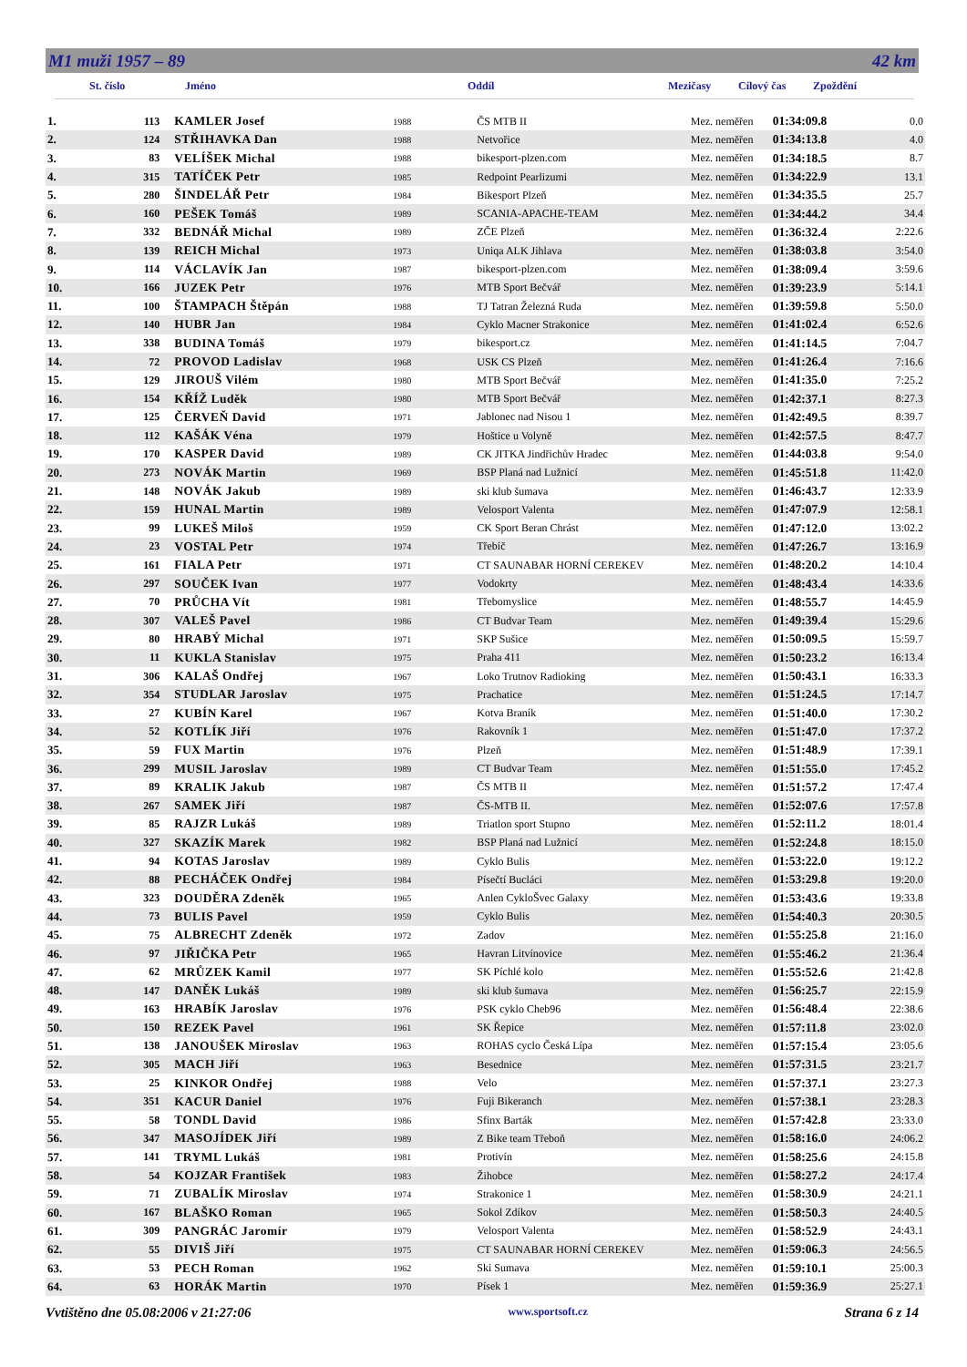M1 muži 1957 – 89 42 km
St. číslo Jméno Oddíl Mezičasy Cílový čas Zpoždění
| 1. | 113 | KAMLER Josef | 1988 | ČS MTB II | Mez. neměřen | 01:34:09.8 | 0.0 |
| 2. | 124 | STŘIHAVKA Dan | 1988 | Netvořice | Mez. neměřen | 01:34:13.8 | 4.0 |
| 3. | 83 | VELÍŠEK Michal | 1988 | bikesport-plzen.com | Mez. neměřen | 01:34:18.5 | 8.7 |
| 4. | 315 | TATÍČEK Petr | 1985 | Redpoint Pearlizumi | Mez. neměřen | 01:34:22.9 | 13.1 |
| 5. | 280 | ŠINDELÁŘ Petr | 1984 | Bikesport Plzeň | Mez. neměřen | 01:34:35.5 | 25.7 |
| 6. | 160 | PEŠEK Tomáš | 1989 | SCANIA-APACHE-TEAM | Mez. neměřen | 01:34:44.2 | 34.4 |
| 7. | 332 | BEDNÁŘ Michal | 1989 | ZČE Plzeň | Mez. neměřen | 01:36:32.4 | 2:22.6 |
| 8. | 139 | REICH Michal | 1973 | Uniqa ALK Jihlava | Mez. neměřen | 01:38:03.8 | 3:54.0 |
| 9. | 114 | VÁCLAVÍK Jan | 1987 | bikesport-plzen.com | Mez. neměřen | 01:38:09.4 | 3:59.6 |
| 10. | 166 | JUZEK Petr | 1976 | MTB Sport Bečvář | Mez. neměřen | 01:39:23.9 | 5:14.1 |
| 11. | 100 | ŠTAMPACH Štěpán | 1988 | TJ Tatran Železná Ruda | Mez. neměřen | 01:39:59.8 | 5:50.0 |
| 12. | 140 | HUBR Jan | 1984 | Cyklo Macner Strakonice | Mez. neměřen | 01:41:02.4 | 6:52.6 |
| 13. | 338 | BUDINA Tomáš | 1979 | bikesport.cz | Mez. neměřen | 01:41:14.5 | 7:04.7 |
| 14. | 72 | PROVOD Ladislav | 1968 | USK CS Plzeň | Mez. neměřen | 01:41:26.4 | 7:16.6 |
| 15. | 129 | JIROUŠ Vilém | 1980 | MTB Sport Bečvář | Mez. neměřen | 01:41:35.0 | 7:25.2 |
| 16. | 154 | KŘÍŽ Luděk | 1980 | MTB Sport Bečvář | Mez. neměřen | 01:42:37.1 | 8:27.3 |
| 17. | 125 | ČERVEŇ David | 1971 | Jablonec nad Nisou 1 | Mez. neměřen | 01:42:49.5 | 8:39.7 |
| 18. | 112 | KAŠÁK Véna | 1979 | Hoštice u Volyně | Mez. neměřen | 01:42:57.5 | 8:47.7 |
| 19. | 170 | KASPER David | 1989 | CK JITKA Jindřichův Hradec | Mez. neměřen | 01:44:03.8 | 9:54.0 |
| 20. | 273 | NOVÁK Martin | 1969 | BSP Planá nad Lužnicí | Mez. neměřen | 01:45:51.8 | 11:42.0 |
| 21. | 148 | NOVÁK Jakub | 1989 | ski klub šumava | Mez. neměřen | 01:46:43.7 | 12:33.9 |
| 22. | 159 | HUNAL Martin | 1989 | Velosport Valenta | Mez. neměřen | 01:47:07.9 | 12:58.1 |
| 23. | 99 | LUKEŠ Miloš | 1959 | CK Sport Beran Chrást | Mez. neměřen | 01:47:12.0 | 13:02.2 |
| 24. | 23 | VOSTAL Petr | 1974 | Třebíč | Mez. neměřen | 01:47:26.7 | 13:16.9 |
| 25. | 161 | FIALA Petr | 1971 | CT SAUNABAR HORNÍ CEREKEV | Mez. neměřen | 01:48:20.2 | 14:10.4 |
| 26. | 297 | SOUČEK Ivan | 1977 | Vodokrty | Mez. neměřen | 01:48:43.4 | 14:33.6 |
| 27. | 70 | PRŮCHA Vít | 1981 | Třebomyslice | Mez. neměřen | 01:48:55.7 | 14:45.9 |
| 28. | 307 | VALEŠ Pavel | 1986 | CT Budvar Team | Mez. neměřen | 01:49:39.4 | 15:29.6 |
| 29. | 80 | HRABÝ Michal | 1971 | SKP Sušice | Mez. neměřen | 01:50:09.5 | 15:59.7 |
| 30. | 11 | KUKLA Stanislav | 1975 | Praha 411 | Mez. neměřen | 01:50:23.2 | 16:13.4 |
| 31. | 306 | KALAŠ Ondřej | 1967 | Loko Trutnov Radioking | Mez. neměřen | 01:50:43.1 | 16:33.3 |
| 32. | 354 | STUDLAR Jaroslav | 1975 | Prachatice | Mez. neměřen | 01:51:24.5 | 17:14.7 |
| 33. | 27 | KUBÍN Karel | 1967 | Kotva Braník | Mez. neměřen | 01:51:40.0 | 17:30.2 |
| 34. | 52 | KOTLÍK Jiří | 1976 | Rakovník 1 | Mez. neměřen | 01:51:47.0 | 17:37.2 |
| 35. | 59 | FUX Martin | 1976 | Plzeň | Mez. neměřen | 01:51:48.9 | 17:39.1 |
| 36. | 299 | MUSIL Jaroslav | 1989 | CT Budvar Team | Mez. neměřen | 01:51:55.0 | 17:45.2 |
| 37. | 89 | KRALIK Jakub | 1987 | ČS MTB II | Mez. neměřen | 01:51:57.2 | 17:47.4 |
| 38. | 267 | SAMEK Jiří | 1987 | ČS-MTB II. | Mez. neměřen | 01:52:07.6 | 17:57.8 |
| 39. | 85 | RAJZR Lukáš | 1989 | Triatlon sport Stupno | Mez. neměřen | 01:52:11.2 | 18:01.4 |
| 40. | 327 | SKAZÍK Marek | 1982 | BSP Planá nad Lužnicí | Mez. neměřen | 01:52:24.8 | 18:15.0 |
| 41. | 94 | KOTAS Jaroslav | 1989 | Cyklo Bulis | Mez. neměřen | 01:53:22.0 | 19:12.2 |
| 42. | 88 | PECHÁČEK Ondřej | 1984 | Písečtí Bucláci | Mez. neměřen | 01:53:29.8 | 19:20.0 |
| 43. | 323 | DOUDĚRA Zdeněk | 1965 | Anlen CykloŠvec Galaxy | Mez. neměřen | 01:53:43.6 | 19:33.8 |
| 44. | 73 | BULIS Pavel | 1959 | Cyklo Bulis | Mez. neměřen | 01:54:40.3 | 20:30.5 |
| 45. | 75 | ALBRECHT Zdeněk | 1972 | Zadov | Mez. neměřen | 01:55:25.8 | 21:16.0 |
| 46. | 97 | JIŘIČKA Petr | 1965 | Havran Litvínovice | Mez. neměřen | 01:55:46.2 | 21:36.4 |
| 47. | 62 | MRŮZEK Kamil | 1977 | SK Píchlé kolo | Mez. neměřen | 01:55:52.6 | 21:42.8 |
| 48. | 147 | DANĚK Lukáš | 1989 | ski klub šumava | Mez. neměřen | 01:56:25.7 | 22:15.9 |
| 49. | 163 | HRABÍK Jaroslav | 1976 | PSK cyklo Cheb96 | Mez. neměřen | 01:56:48.4 | 22:38.6 |
| 50. | 150 | REZEK Pavel | 1961 | SK Řepice | Mez. neměřen | 01:57:11.8 | 23:02.0 |
| 51. | 138 | JANOUŠEK Miroslav | 1963 | ROHAS cyclo Česká Lípa | Mez. neměřen | 01:57:15.4 | 23:05.6 |
| 52. | 305 | MACH Jiří | 1963 | Besednice | Mez. neměřen | 01:57:31.5 | 23:21.7 |
| 53. | 25 | KINKOR Ondřej | 1988 | Velo | Mez. neměřen | 01:57:37.1 | 23:27.3 |
| 54. | 351 | KACUR Daniel | 1976 | Fuji Bikeranch | Mez. neměřen | 01:57:38.1 | 23:28.3 |
| 55. | 58 | TONDL David | 1986 | Sfinx Barták | Mez. neměřen | 01:57:42.8 | 23:33.0 |
| 56. | 347 | MASOJÍDEK Jiří | 1989 | Z Bike team Třeboň | Mez. neměřen | 01:58:16.0 | 24:06.2 |
| 57. | 141 | TRYML Lukáš | 1981 | Protivín | Mez. neměřen | 01:58:25.6 | 24:15.8 |
| 58. | 54 | KOJZAR František | 1983 | Žihobce | Mez. neměřen | 01:58:27.2 | 24:17.4 |
| 59. | 71 | ZUBALÍK Miroslav | 1974 | Strakonice 1 | Mez. neměřen | 01:58:30.9 | 24:21.1 |
| 60. | 167 | BLAŠKO Roman | 1965 | Sokol Zdíkov | Mez. neměřen | 01:58:50.3 | 24:40.5 |
| 61. | 309 | PANGRÁC Jaromír | 1979 | Velosport Valenta | Mez. neměřen | 01:58:52.9 | 24:43.1 |
| 62. | 55 | DIVIŠ Jiří | 1975 | CT SAUNABAR HORNÍ CEREKEV | Mez. neměřen | 01:59:06.3 | 24:56.5 |
| 63. | 53 | PECH Roman | 1962 | Ski Sumava | Mez. neměřen | 01:59:10.1 | 25:00.3 |
| 64. | 63 | HORÁK Martin | 1970 | Písek 1 | Mez. neměřen | 01:59:36.9 | 25:27.1 |
Vvtištěno dne 05.08:2006 v 21:27:06 www.sportsoft.cz Strana 6 z 14